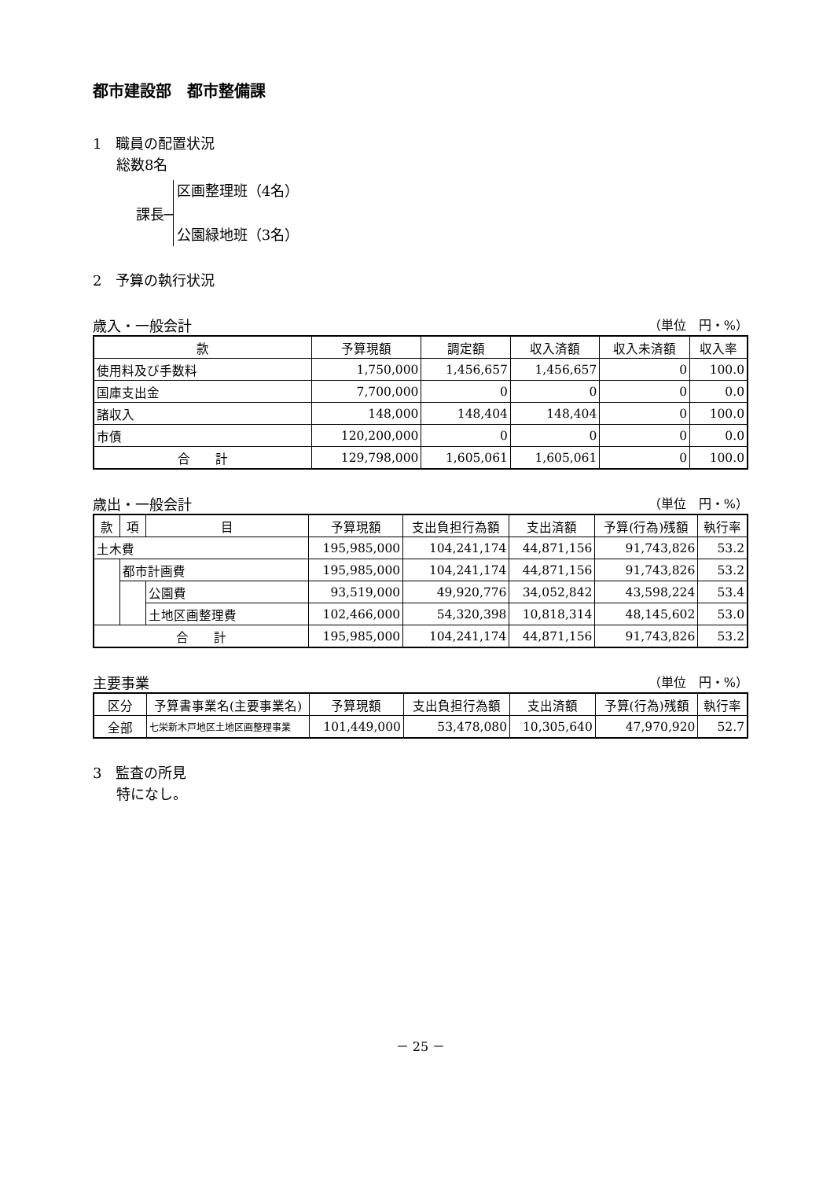都市建設部　都市整備課
1　職員の配置状況
総数8名
課長─
区画整理班（4名）
公園緑地班（3名）
2　予算の執行状況
歳入・一般会計 （単位　円・%）
| 款 | 予算現額 | 調定額 | 収入済額 | 収入未済額 | 収入率 |
| --- | --- | --- | --- | --- | --- |
| 使用料及び手数料 | 1,750,000 | 1,456,657 | 1,456,657 | 0 | 100.0 |
| 国庫支出金 | 7,700,000 | 0 | 0 | 0 | 0.0 |
| 諸収入 | 148,000 | 148,404 | 148,404 | 0 | 100.0 |
| 市債 | 120,200,000 | 0 | 0 | 0 | 0.0 |
| 合 計 | 129,798,000 | 1,605,061 | 1,605,061 | 0 | 100.0 |
歳出・一般会計 （単位　円・%）
| 款 | 項 | 目 | 予算現額 | 支出負担行為額 | 支出済額 | 予算(行為)残額 | 執行率 |
| --- | --- | --- | --- | --- | --- | --- | --- |
| 土木費 | | | 195,985,000 | 104,241,174 | 44,871,156 | 91,743,826 | 53.2 |
| | 都市計画費 | | 195,985,000 | 104,241,174 | 44,871,156 | 91,743,826 | 53.2 |
| | | 公園費 | 93,519,000 | 49,920,776 | 34,052,842 | 43,598,224 | 53.4 |
| | | 土地区画整理費 | 102,466,000 | 54,320,398 | 10,818,314 | 48,145,602 | 53.0 |
| 合 計 | | | 195,985,000 | 104,241,174 | 44,871,156 | 91,743,826 | 53.2 |
主要事業 （単位　円・%）
| 区分 | 予算書事業名(主要事業名) | 予算現額 | 支出負担行為額 | 支出済額 | 予算(行為)残額 | 執行率 |
| --- | --- | --- | --- | --- | --- | --- |
| 全部 | 七栄新木戸地区土地区画整理事業 | 101,449,000 | 53,478,080 | 10,305,640 | 47,970,920 | 52.7 |
3　監査の所見
特になし。
－ 25 －